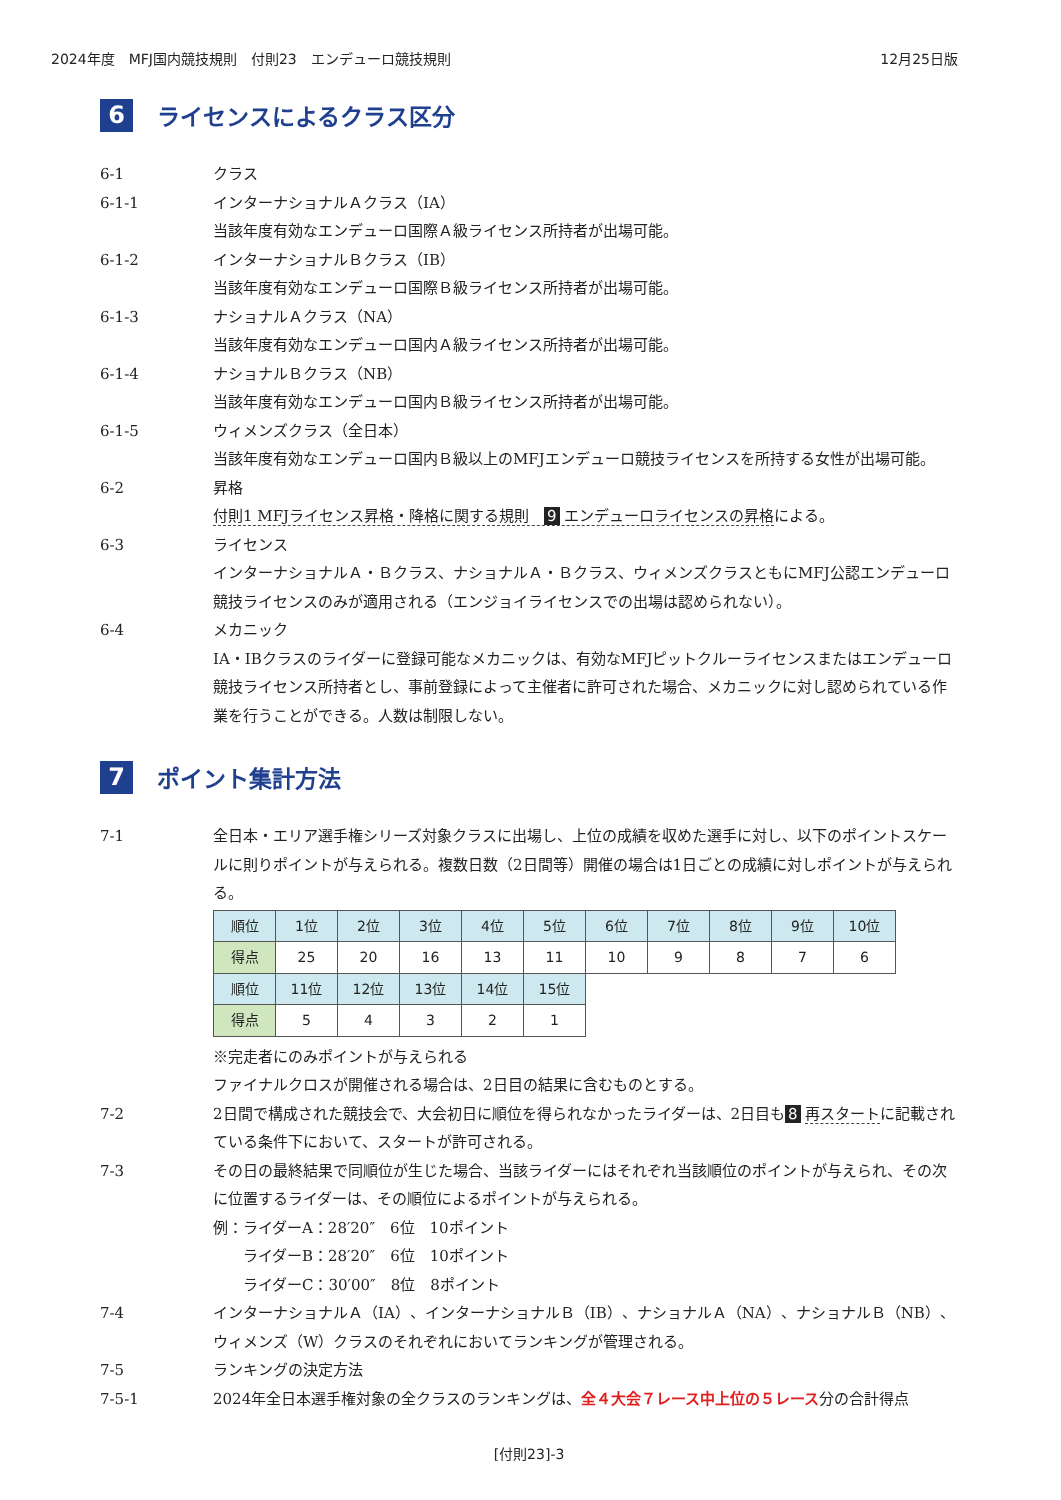2024年度　MFJ国内競技規則　付則23　エンデューロ競技規則 12月25日版
6 ライセンスによるクラス区分
6-1 クラス
6-1-1 インターナショナルＡクラス（IA）
当該年度有効なエンデューロ国際Ａ級ライセンス所持者が出場可能。
6-1-2 インターナショナルＢクラス（IB）
当該年度有効なエンデューロ国際Ｂ級ライセンス所持者が出場可能。
6-1-3 ナショナルＡクラス（NA）
当該年度有効なエンデューロ国内Ａ級ライセンス所持者が出場可能。
6-1-4 ナショナルＢクラス（NB）
当該年度有効なエンデューロ国内Ｂ級ライセンス所持者が出場可能。
6-1-5 ウィメンズクラス（全日本）
当該年度有効なエンデューロ国内Ｂ級以上のMFJエンデューロ競技ライセンスを所持する女性が出場可能。
6-2 昇格
付則1 MFJライセンス昇格・降格に関する規則　9 エンデューロライセンスの昇格による。
6-3 ライセンス
インターナショナルＡ・Ｂクラス、ナショナルＡ・Ｂクラス、ウィメンズクラスともにMFJ公認エンデューロ競技ライセンスのみが適用される（エンジョイライセンスでの出場は認められない）。
6-4 メカニック
IA・IBクラスのライダーに登録可能なメカニックは、有効なMFJピットクルーライセンスまたはエンデューロ競技ライセンス所持者とし、事前登録によって主催者に許可された場合、メカニックに対し認められている作業を行うことができる。人数は制限しない。
7 ポイント集計方法
7-1 全日本・エリア選手権シリーズ対象クラスに出場し、上位の成績を収めた選手に対し、以下のポイントスケールに則りポイントが与えられる。複数日数（2日間等）開催の場合は1日ごとの成績に対しポイントが与えられる。
| 順位 | 1位 | 2位 | 3位 | 4位 | 5位 | 6位 | 7位 | 8位 | 9位 | 10位 |
| --- | --- | --- | --- | --- | --- | --- | --- | --- | --- | --- |
| 得点 | 25 | 20 | 16 | 13 | 11 | 10 | 9 | 8 | 7 | 6 |
| 順位 | 11位 | 12位 | 13位 | 14位 | 15位 | | | | | |
| 得点 | 5 | 4 | 3 | 2 | 1 | | | | | |
※完走者にのみポイントが与えられる
ファイナルクロスが開催される場合は、2日目の結果に含むものとする。
7-2 2日間で構成された競技会で、大会初日に順位を得られなかったライダーは、2日目も 8 再スタートに記載されている条件下において、スタートが許可される。
7-3 その日の最終結果で同順位が生じた場合、当該ライダーにはそれぞれ当該順位のポイントが与えられ、その次に位置するライダーは、その順位によるポイントが与えられる。
例：ライダーA：28′20″　6位　10ポイント
　　ライダーB：28′20″　6位　10ポイント
　　ライダーC：30′00″　8位　8ポイント
7-4 インターナショナルＡ（IA）、インターナショナルＢ（IB）、ナショナルＡ（NA）、ナショナルＢ（NB）、ウィメンズ（W）クラスのそれぞれにおいてランキングが管理される。
7-5 ランキングの決定方法
7-5-1 2024年全日本選手権対象の全クラスのランキングは、全４大会７レース中上位の５レース分の合計得点
[付則23]-3